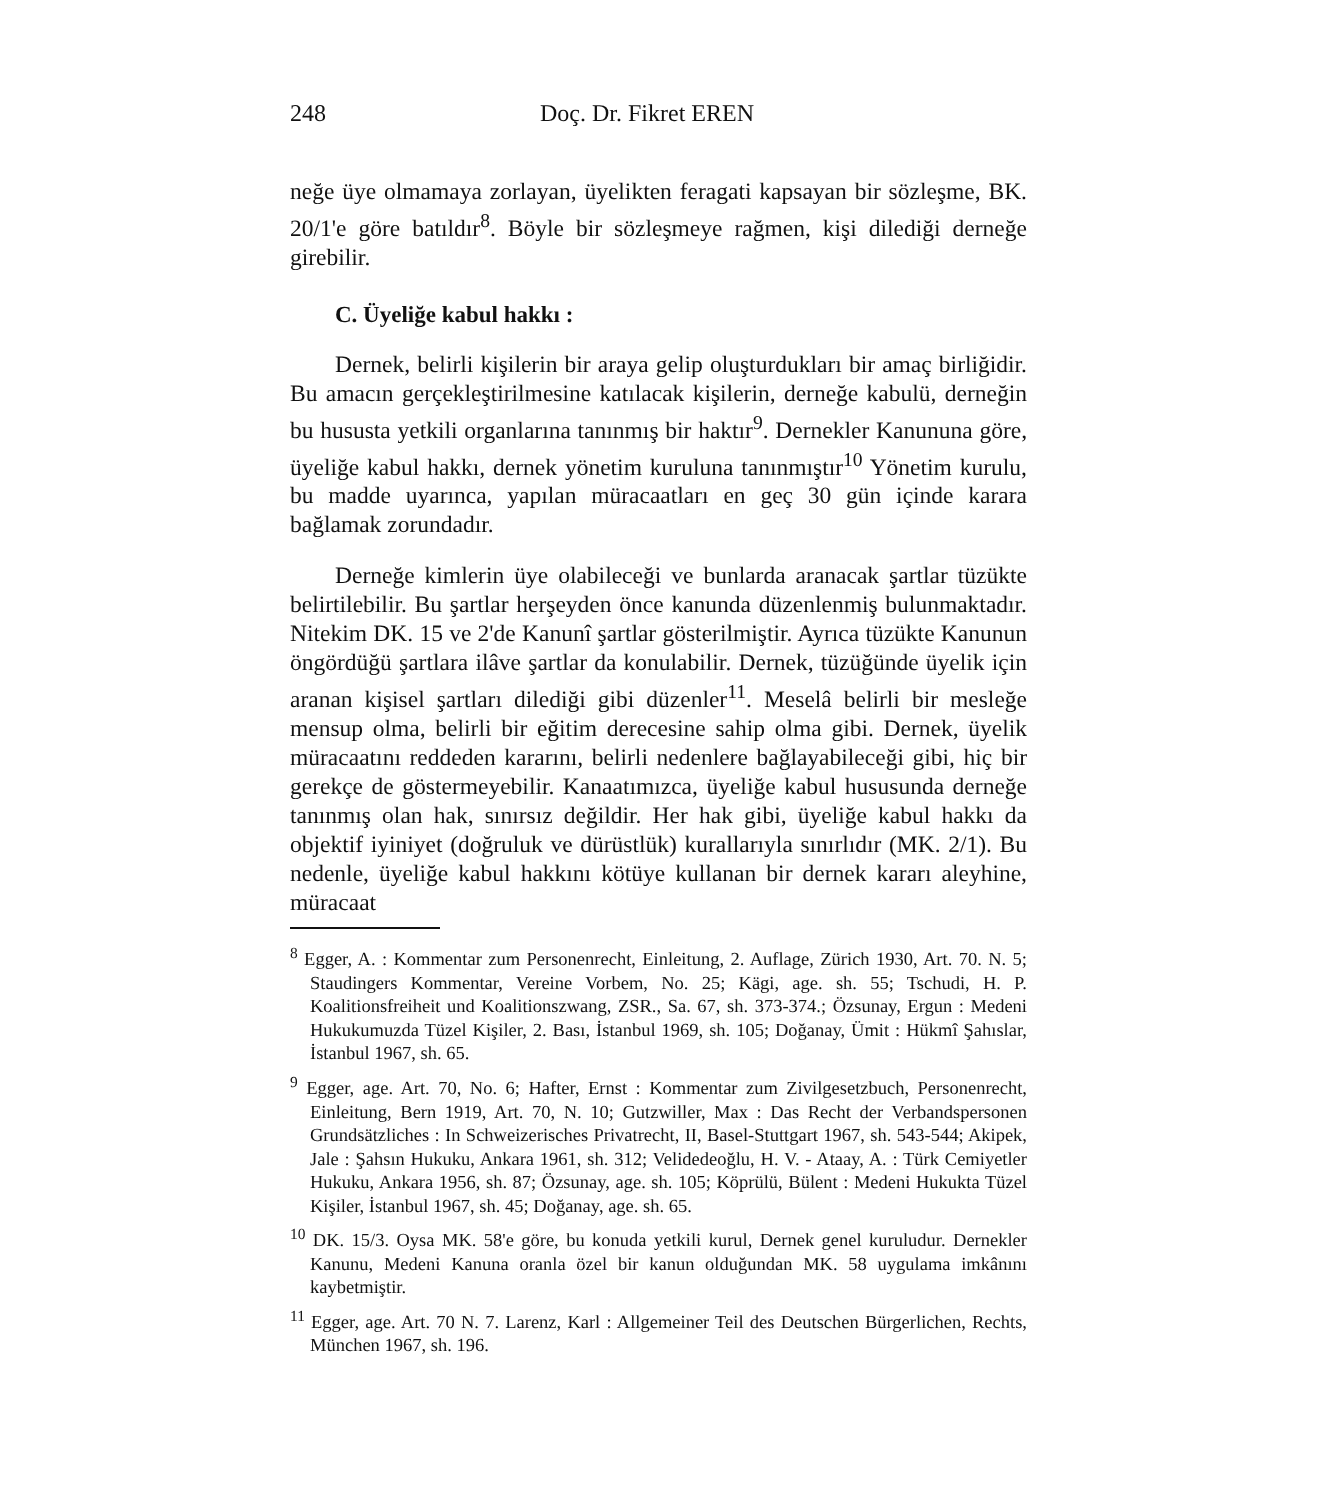248 Doç. Dr. Fikret EREN
neğe üye olmamaya zorlayan, üyelikten feragati kapsayan bir söz­leşme, BK. 20/1'e göre batıldır<sup>8</sup>. Böyle bir sözleşmeye rağmen, ki­şi dilediği derneğe girebilir.
C. Üyeliğe kabul hakkı :
Dernek, belirli kişilerin bir araya gelip oluşturdukları bir amaç birliğidir. Bu amacın gerçekleştirilmesine katılacak kişilerin, der­neğe kabulü, derneğin bu hususta yetkili organlarına tanınmış bir haktır<sup>9</sup>. Dernekler Kanununa göre, üyeliğe kabul hakkı, dernek yö­netim kuruluna tanınmıştır<sup>10</sup> Yönetim kurulu, bu madde uyarın­ca, yapılan müracaatları en geç 30 gün içinde karara bağlamak zo­rundadır.
Derneğe kimlerin üye olabileceği ve bunlarda aranacak şartlar tüzükte belirtilebilir. Bu şartlar herşeyden önce kanunda düzenlen­miş bulunmaktadır. Nitekim DK. 15 ve 2'de Kanunî şartlar göste­rilmiştir. Ayrıca tüzükte Kanunun öngördüğü şartlara ilâve şartlar da konulabilir. Dernek, tüzüğünde üyelik için aranan kişisel şart­ları dilediği gibi düzenler<sup>11</sup>. Meselâ belirli bir mesleğe mensup ol­ma, belirli bir eğitim derecesine sahip olma gibi. Dernek, üyelik müracaatını reddeden kararını, belirli nedenlere bağlayabileceği gibi, hiç bir gerekçe de göstermeyebilir. Kanaatımızca, üyeliğe ka­bul hususunda derneğe tanınmış olan hak, sınırsız değildir. Her hak gibi, üyeliğe kabul hakkı da objektif iyiniyet (doğruluk ve dü­rüstlük) kurallarıyla sınırlıdır (MK. 2/1). Bu nedenle, üyeliğe ka­bul hakkını kötüye kullanan bir dernek kararı aleyhine, müracaat
<sup>8</sup> Egger, A. : Kommentar zum Personenrecht, Einleitung, 2. Auflage, Zürich 1930, Art. 70. N. 5; Staudingers Kommentar, Vereine Vorbem, No. 25; Kägi, age. sh. 55; Tschudi, H. P. Koalitionsfreiheit und Koalitionszwang, ZSR., Sa. 67, sh. 373-374.; Özsunay, Ergun : Medeni Hukukumuzda Tüzel Kişiler, 2. Bası, İstanbul 1969, sh. 105; Doğanay, Ümit : Hükmî Şahıslar, İstanbul 1967, sh. 65.
<sup>9</sup> Egger, age. Art. 70, No. 6; Hafter, Ernst : Kommentar zum Zivilgesetzbuch, Personenrecht, Einleitung, Bern 1919, Art. 70, N. 10; Gutzwiller, Max : Das Recht der Verbandspersonen Grundsätzliches : In Schweizerisches Privat­recht, II, Basel-Stuttgart 1967, sh. 543-544; Akipek, Jale : Şahsın Hukuku, Ankara 1961, sh. 312; Velidedeoğlu, H. V. - Ataay, A. : Türk Cemiyetler Hu­kuku, Ankara 1956, sh. 87; Özsunay, age. sh. 105; Köprülü, Bülent : Mede­ni Hukukta Tüzel Kişiler, İstanbul 1967, sh. 45; Doğanay, age. sh. 65.
<sup>10</sup> DK. 15/3. Oysa MK. 58'e göre, bu konuda yetkili kurul, Dernek genel kuru­ludur. Dernekler Kanunu, Medeni Kanuna oranla özel bir kanun olduğun­dan MK. 58 uygulama imkânını kaybetmiştir.
<sup>11</sup> Egger, age. Art. 70 N. 7. Larenz, Karl : Allgemeiner Teil des Deutschen Bür­gerlichen, Rechts, München 1967, sh. 196.